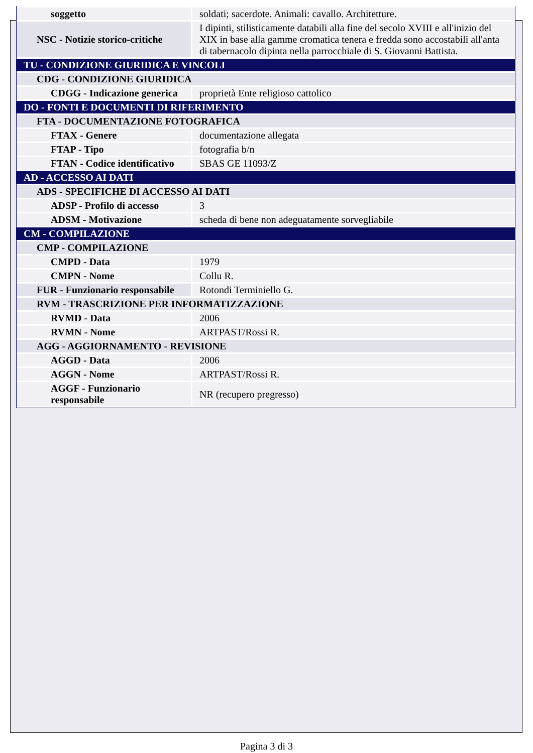| soggetto | soldati; sacerdote. Animali: cavallo. Architetture. |
| NSC - Notizie storico-critiche | I dipinti, stilisticamente databili alla fine del secolo XVIII e all'inizio del XIX in base alla gamme cromatica tenera e fredda sono accostabili all'anta di tabernacolo dipinta nella parrocchiale di S. Giovanni Battista. |
| TU - CONDIZIONE GIURIDICA E VINCOLI | |
| CDG - CONDIZIONE GIURIDICA | |
| CDGG - Indicazione generica | proprietà Ente religioso cattolico |
| DO - FONTI E DOCUMENTI DI RIFERIMENTO | |
| FTA - DOCUMENTAZIONE FOTOGRAFICA | |
| FTAX - Genere | documentazione allegata |
| FTAP - Tipo | fotografia b/n |
| FTAN - Codice identificativo | SBAS GE 11093/Z |
| AD - ACCESSO AI DATI | |
| ADS - SPECIFICHE DI ACCESSO AI DATI | |
| ADSP - Profilo di accesso | 3 |
| ADSM - Motivazione | scheda di bene non adeguatamente sorvegliabile |
| CM - COMPILAZIONE | |
| CMP - COMPILAZIONE | |
| CMPD - Data | 1979 |
| CMPN - Nome | Collu R. |
| FUR - Funzionario responsabile | Rotondi Terminiello G. |
| RVM - TRASCRIZIONE PER INFORMATIZZAZIONE | |
| RVMD - Data | 2006 |
| RVMN - Nome | ARTPAST/Rossi R. |
| AGG - AGGIORNAMENTO - REVISIONE | |
| AGGD - Data | 2006 |
| AGGN - Nome | ARTPAST/Rossi R. |
| AGGF - Funzionario responsabile | NR (recupero pregresso) |
Pagina 3 di 3